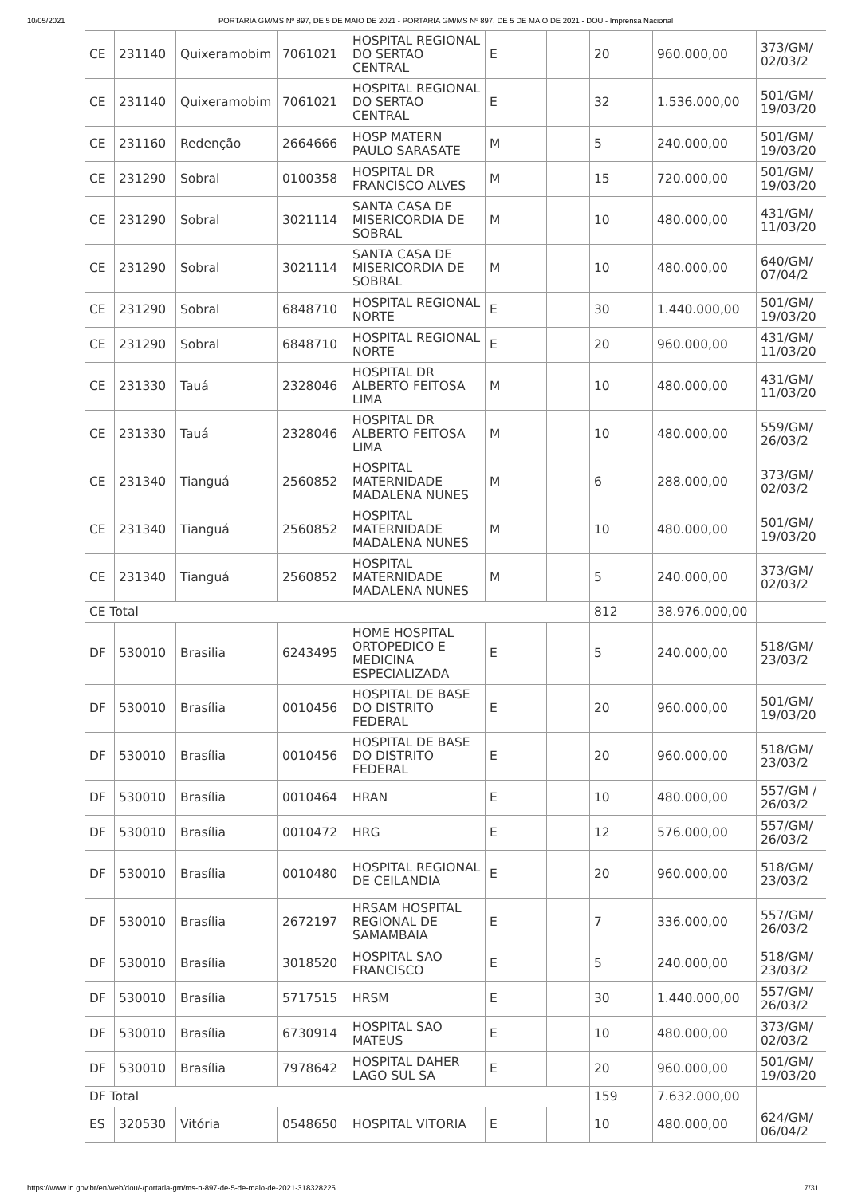10/05/2021 PORTARIA GM/MS Nº 897, DE 5 DE MAIO DE 2021 - PORTARIA GM/MS Nº 897, DE 5 DE MAIO DE 2021 - DOU - Imprensa Nacional
| CE | 231140 | Quixeramobim | 7061021 | HOSPITAL REGIONAL DO SERTAO CENTRAL | E | | 20 | 960.000,00 | 373/GM/ 02/03/2 |
| CE | 231140 | Quixeramobim | 7061021 | HOSPITAL REGIONAL DO SERTAO CENTRAL | E | | 32 | 1.536.000,00 | 501/GM/ 19/03/20 |
| CE | 231160 | Redenção | 2664666 | HOSP MATERN PAULO SARASATE | M | | 5 | 240.000,00 | 501/GM/ 19/03/20 |
| CE | 231290 | Sobral | 0100358 | HOSPITAL DR FRANCISCO ALVES | M | | 15 | 720.000,00 | 501/GM/ 19/03/20 |
| CE | 231290 | Sobral | 3021114 | SANTA CASA DE MISERICORDIA DE SOBRAL | M | | 10 | 480.000,00 | 431/GM/ 11/03/20 |
| CE | 231290 | Sobral | 3021114 | SANTA CASA DE MISERICORDIA DE SOBRAL | M | | 10 | 480.000,00 | 640/GM/ 07/04/2 |
| CE | 231290 | Sobral | 6848710 | HOSPITAL REGIONAL NORTE | E | | 30 | 1.440.000,00 | 501/GM/ 19/03/20 |
| CE | 231290 | Sobral | 6848710 | HOSPITAL REGIONAL NORTE | E | | 20 | 960.000,00 | 431/GM/ 11/03/20 |
| CE | 231330 | Tauá | 2328046 | HOSPITAL DR ALBERTO FEITOSA LIMA | M | | 10 | 480.000,00 | 431/GM/ 11/03/20 |
| CE | 231330 | Tauá | 2328046 | HOSPITAL DR ALBERTO FEITOSA LIMA | M | | 10 | 480.000,00 | 559/GM/ 26/03/2 |
| CE | 231340 | Tianguá | 2560852 | HOSPITAL MATERNIDADE MADALENA NUNES | M | | 6 | 288.000,00 | 373/GM/ 02/03/2 |
| CE | 231340 | Tianguá | 2560852 | HOSPITAL MATERNIDADE MADALENA NUNES | M | | 10 | 480.000,00 | 501/GM/ 19/03/20 |
| CE | 231340 | Tianguá | 2560852 | HOSPITAL MATERNIDADE MADALENA NUNES | M | | 5 | 240.000,00 | 373/GM/ 02/03/2 |
| CE Total | | | | | | | 812 | 38.976.000,00 | |
| DF | 530010 | Brasilia | 6243495 | HOME HOSPITAL ORTOPEDICO E MEDICINA ESPECIALIZADA | E | | 5 | 240.000,00 | 518/GM/ 23/03/2 |
| DF | 530010 | Brasília | 0010456 | HOSPITAL DE BASE DO DISTRITO FEDERAL | E | | 20 | 960.000,00 | 501/GM/ 19/03/20 |
| DF | 530010 | Brasília | 0010456 | HOSPITAL DE BASE DO DISTRITO FEDERAL | E | | 20 | 960.000,00 | 518/GM/ 23/03/2 |
| DF | 530010 | Brasília | 0010464 | HRAN | E | | 10 | 480.000,00 | 557/GM / 26/03/2 |
| DF | 530010 | Brasília | 0010472 | HRG | E | | 12 | 576.000,00 | 557/GM/ 26/03/2 |
| DF | 530010 | Brasília | 0010480 | HOSPITAL REGIONAL DE CEILANDIA | E | | 20 | 960.000,00 | 518/GM/ 23/03/2 |
| DF | 530010 | Brasília | 2672197 | HRSAM HOSPITAL REGIONAL DE SAMAMBAIA | E | | 7 | 336.000,00 | 557/GM/ 26/03/2 |
| DF | 530010 | Brasília | 3018520 | HOSPITAL SAO FRANCISCO | E | | 5 | 240.000,00 | 518/GM/ 23/03/2 |
| DF | 530010 | Brasília | 5717515 | HRSM | E | | 30 | 1.440.000,00 | 557/GM/ 26/03/2 |
| DF | 530010 | Brasília | 6730914 | HOSPITAL SAO MATEUS | E | | 10 | 480.000,00 | 373/GM/ 02/03/2 |
| DF | 530010 | Brasília | 7978642 | HOSPITAL DAHER LAGO SUL SA | E | | 20 | 960.000,00 | 501/GM/ 19/03/20 |
| DF Total | | | | | | | 159 | 7.632.000,00 | |
| ES | 320530 | Vitória | 0548650 | HOSPITAL VITORIA | E | | 10 | 480.000,00 | 624/GM/ 06/04/2 |
https://www.in.gov.br/en/web/dou/-/portaria-gm/ms-n-897-de-5-de-maio-de-2021-318328225 7/31